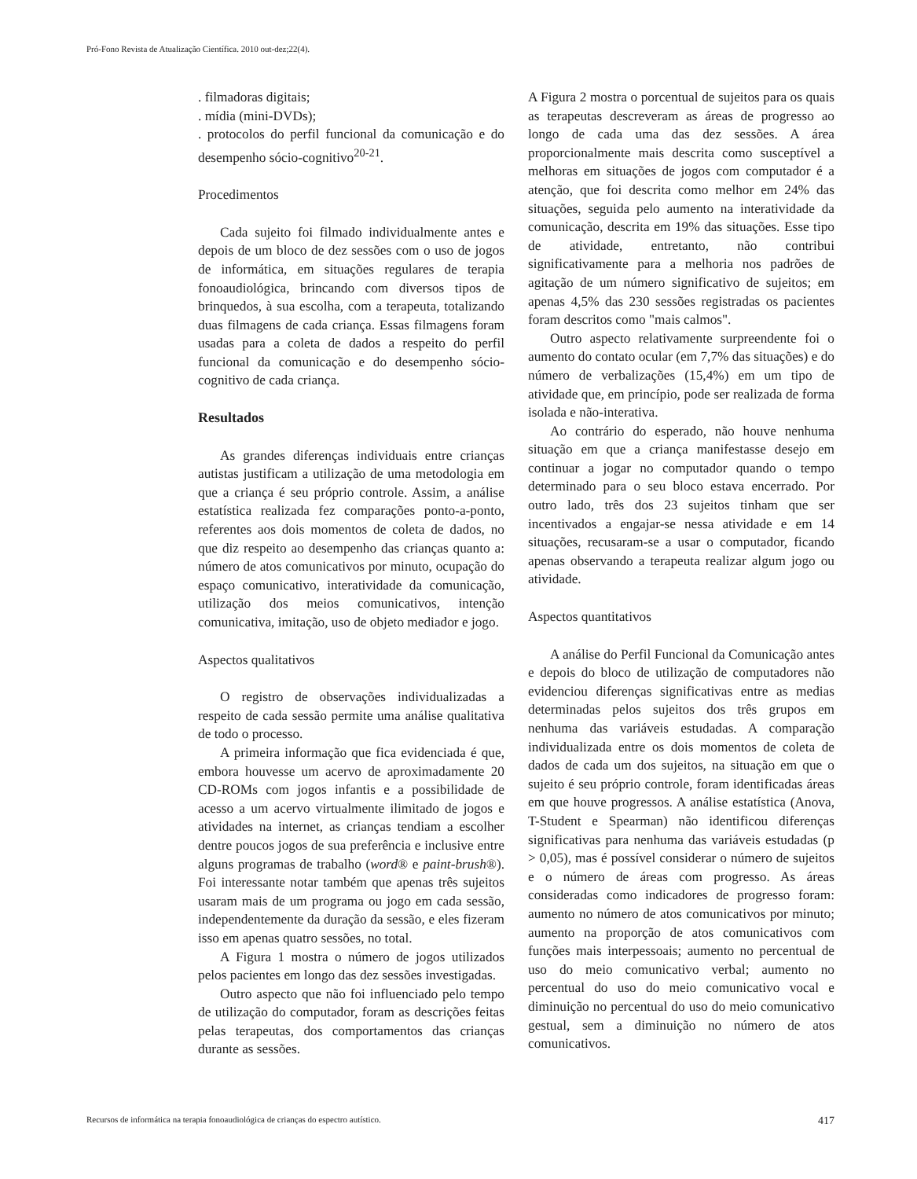Pró-Fono Revista de Atualização Científica. 2010 out-dez;22(4).
. filmadoras digitais;
. mídia (mini-DVDs);
. protocolos do perfil funcional da comunicação e do desempenho sócio-cognitivo<sup>20-21</sup>.
Procedimentos
Cada sujeito foi filmado individualmente antes e depois de um bloco de dez sessões com o uso de jogos de informática, em situações regulares de terapia fonoaudiológica, brincando com diversos tipos de brinquedos, à sua escolha, com a terapeuta, totalizando duas filmagens de cada criança. Essas filmagens foram usadas para a coleta de dados a respeito do perfil funcional da comunicação e do desempenho sócio-cognitivo de cada criança.
Resultados
As grandes diferenças individuais entre crianças autistas justificam a utilização de uma metodologia em que a criança é seu próprio controle. Assim, a análise estatística realizada fez comparações ponto-a-ponto, referentes aos dois momentos de coleta de dados, no que diz respeito ao desempenho das crianças quanto a: número de atos comunicativos por minuto, ocupação do espaço comunicativo, interatividade da comunicação, utilização dos meios comunicativos, intenção comunicativa, imitação, uso de objeto mediador e jogo.
Aspectos qualitativos
O registro de observações individualizadas a respeito de cada sessão permite uma análise qualitativa de todo o processo.
A primeira informação que fica evidenciada é que, embora houvesse um acervo de aproximadamente 20 CD-ROMs com jogos infantis e a possibilidade de acesso a um acervo virtualmente ilimitado de jogos e atividades na internet, as crianças tendiam a escolher dentre poucos jogos de sua preferência e inclusive entre alguns programas de trabalho (word® e paint-brush®). Foi interessante notar também que apenas três sujeitos usaram mais de um programa ou jogo em cada sessão, independentemente da duração da sessão, e eles fizeram isso em apenas quatro sessões, no total.
A Figura 1 mostra o número de jogos utilizados pelos pacientes em longo das dez sessões investigadas.
Outro aspecto que não foi influenciado pelo tempo de utilização do computador, foram as descrições feitas pelas terapeutas, dos comportamentos das crianças durante as sessões.
A Figura 2 mostra o porcentual de sujeitos para os quais as terapeutas descreveram as áreas de progresso ao longo de cada uma das dez sessões. A área proporcionalmente mais descrita como susceptível a melhoras em situações de jogos com computador é a atenção, que foi descrita como melhor em 24% das situações, seguida pelo aumento na interatividade da comunicação, descrita em 19% das situações. Esse tipo de atividade, entretanto, não contribui significativamente para a melhoria nos padrões de agitação de um número significativo de sujeitos; em apenas 4,5% das 230 sessões registradas os pacientes foram descritos como "mais calmos".
Outro aspecto relativamente surpreendente foi o aumento do contato ocular (em 7,7% das situações) e do número de verbalizações (15,4%) em um tipo de atividade que, em princípio, pode ser realizada de forma isolada e não-interativa.
Ao contrário do esperado, não houve nenhuma situação em que a criança manifestasse desejo em continuar a jogar no computador quando o tempo determinado para o seu bloco estava encerrado. Por outro lado, três dos 23 sujeitos tinham que ser incentivados a engajar-se nessa atividade e em 14 situações, recusaram-se a usar o computador, ficando apenas observando a terapeuta realizar algum jogo ou atividade.
Aspectos quantitativos
A análise do Perfil Funcional da Comunicação antes e depois do bloco de utilização de computadores não evidenciou diferenças significativas entre as medias determinadas pelos sujeitos dos três grupos em nenhuma das variáveis estudadas. A comparação individualizada entre os dois momentos de coleta de dados de cada um dos sujeitos, na situação em que o sujeito é seu próprio controle, foram identificadas áreas em que houve progressos. A análise estatística (Anova, T-Student e Spearman) não identificou diferenças significativas para nenhuma das variáveis estudadas (p > 0,05), mas é possível considerar o número de sujeitos e o número de áreas com progresso. As áreas consideradas como indicadores de progresso foram: aumento no número de atos comunicativos por minuto; aumento na proporção de atos comunicativos com funções mais interpessoais; aumento no percentual de uso do meio comunicativo verbal; aumento no percentual do uso do meio comunicativo vocal e diminuição no percentual do uso do meio comunicativo gestual, sem a diminuição no número de atos comunicativos.
Recursos de informática na terapia fonoaudiológica de crianças do espectro autístico. 417